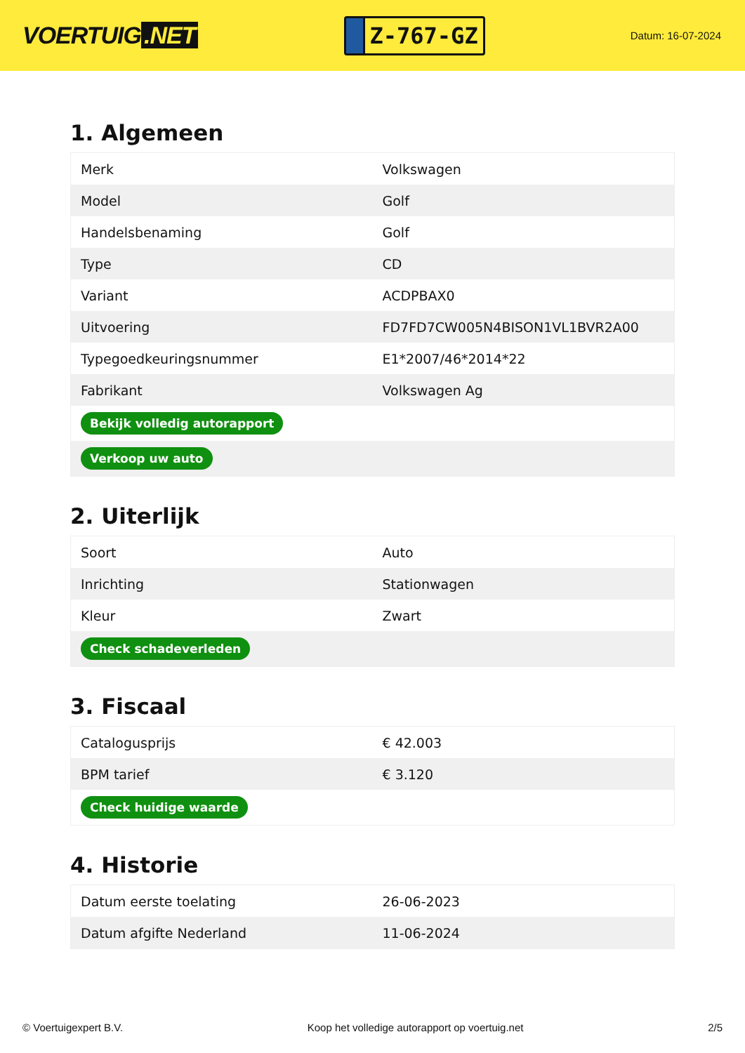VOERTUIG.NET
Z-767-GZ
Datum: 16-07-2024
1. Algemeen
| Merk | Volkswagen |
| Model | Golf |
| Handelsbenaming | Golf |
| Type | CD |
| Variant | ACDPBAX0 |
| Uitvoering | FD7FD7CW005N4BISON1VL1BVR2A00 |
| Typegoedkeuringsnummer | E1*2007/46*2014*22 |
| Fabrikant | Volkswagen Ag |
| Bekijk volledig autorapport | |
| Verkoop uw auto | |
2. Uiterlijk
| Soort | Auto |
| Inrichting | Stationwagen |
| Kleur | Zwart |
| Check schadeverleden | |
3. Fiscaal
| Catalogusprijs | € 42.003 |
| BPM tarief | € 3.120 |
| Check huidige waarde | |
4. Historie
| Datum eerste toelating | 26-06-2023 |
| Datum afgifte Nederland | 11-06-2024 |
© Voertuigexpert B.V. Koop het volledige autorapport op voertuig.net 2/5